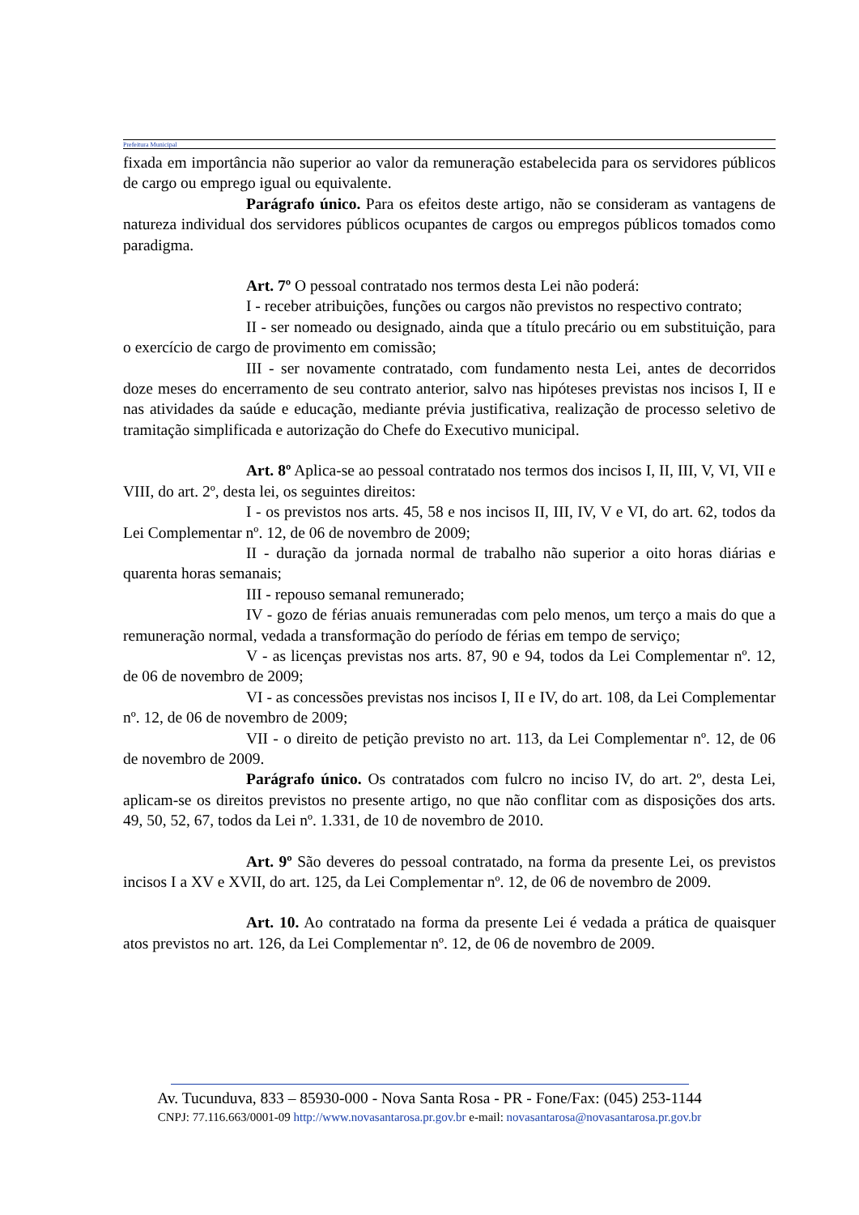Prefeitura Municipal
fixada em importância não superior ao valor da remuneração estabelecida para os servidores públicos de cargo ou emprego igual ou equivalente.
Parágrafo único. Para os efeitos deste artigo, não se consideram as vantagens de natureza individual dos servidores públicos ocupantes de cargos ou empregos públicos tomados como paradigma.
Art. 7º O pessoal contratado nos termos desta Lei não poderá:
I - receber atribuições, funções ou cargos não previstos no respectivo contrato;
II - ser nomeado ou designado, ainda que a título precário ou em substituição, para o exercício de cargo de provimento em comissão;
III - ser novamente contratado, com fundamento nesta Lei, antes de decorridos doze meses do encerramento de seu contrato anterior, salvo nas hipóteses previstas nos incisos I, II e nas atividades da saúde e educação, mediante prévia justificativa, realização de processo seletivo de tramitação simplificada e autorização do Chefe do Executivo municipal.
Art. 8º Aplica-se ao pessoal contratado nos termos dos incisos I, II, III, V, VI, VII e VIII, do art. 2º, desta lei, os seguintes direitos:
I - os previstos nos arts. 45, 58 e nos incisos II, III, IV, V e VI, do art. 62, todos da Lei Complementar nº. 12, de 06 de novembro de 2009;
II - duração da jornada normal de trabalho não superior a oito horas diárias e quarenta horas semanais;
III - repouso semanal remunerado;
IV - gozo de férias anuais remuneradas com pelo menos, um terço a mais do que a remuneração normal, vedada a transformação do período de férias em tempo de serviço;
V - as licenças previstas nos arts. 87, 90 e 94, todos da Lei Complementar nº. 12, de 06 de novembro de 2009;
VI - as concessões previstas nos incisos I, II e IV, do art. 108, da Lei Complementar nº. 12, de 06 de novembro de 2009;
VII - o direito de petição previsto no art. 113, da Lei Complementar nº. 12, de 06 de novembro de 2009.
Parágrafo único. Os contratados com fulcro no inciso IV, do art. 2º, desta Lei, aplicam-se os direitos previstos no presente artigo, no que não conflitar com as disposições dos arts. 49, 50, 52, 67, todos da Lei nº. 1.331, de 10 de novembro de 2010.
Art. 9º São deveres do pessoal contratado, na forma da presente Lei, os previstos incisos I a XV e XVII, do art. 125, da Lei Complementar nº. 12, de 06 de novembro de 2009.
Art. 10. Ao contratado na forma da presente Lei é vedada a prática de quaisquer atos previstos no art. 126, da Lei Complementar nº. 12, de 06 de novembro de 2009.
Av. Tucunduva, 833 – 85930-000 - Nova Santa Rosa - PR - Fone/Fax: (045) 253-1144
CNPJ: 77.116.663/0001-09 http://www.novasantarosa.pr.gov.br e-mail: novasantarosa@novasantarosa.pr.gov.br